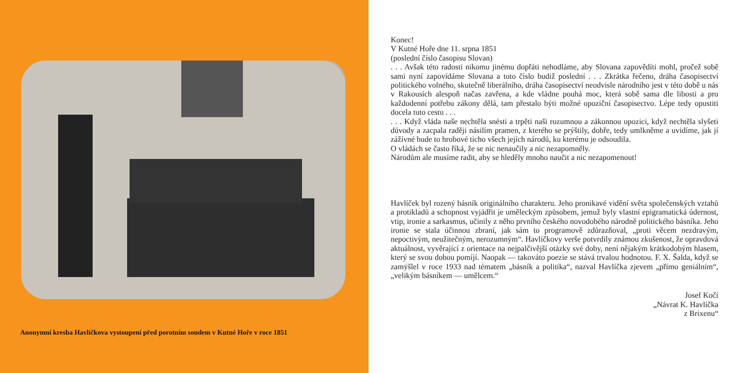Anonymní kresba Havlíčkova vystoupení před porotním soudem v Kutné Hoře v roce 1851
Konec!
V Kutné Hoře dne 11. srpna 1851
(poslední číslo časopisu Slovan)
. . . Avšak této radosti nikomu jinému dopřáti nehodláme, aby Slovana zapovědíti mohl, pročež sobě sami nyní zapovídáme Slovana a toto číslo budiž poslední . . . Zkrátka řečeno, dráha časopisectví politického volného, skutečně liberálního, dráha časopisectví neodvisle národního jest v této době u nás v Rakousích alespoň načas zavřena, a kde vládne pouhá moc, která sobě sama dle libosti a pro každodenní potřebu zákony dělá, tam přestalo býti možné opoziční časopisectvo. Lépe tedy opustiti docela tuto cestu . . .
. . . Když vláda naše nechtěla snésti a trpěti naši rozumnou a zákonnou opozici, když nechtěla slyšeti důvody a zacpala raději násilím pramen, z kterého se prýštily, dobře, tedy umlkněme a uvidíme, jak jí zážívné bude to hrobové ticho všech jejích národů, ku kterému je odsoudila.
O vládách se často říká, že se nic nenaučily a nic nezapomněly.
Národům ale musíme radit, aby se hleděly mnoho naučit a nic nezapomenout!
Havlíček byl rozený básník originálního charakteru. Jeho pronikavé vidění světa společenských vztahů a protikladů a schopnost vyjádřit je uměleckým způsobem, jemuž byly vlastní epigramatická údernost, vtip, ironie a sarkasmus, učinily z něho prvního českého novodobého národně politického básníka. Jeho ironie se stala účinnou zbraní, jak sám to programově zdůrazňoval, „proti věcem nezdravým, nepoctivým, neužitečným, nerozumným“. Havlíčkovy verše potvrdily známou zkušenost, že opravdová aktuálnost, vyvěrající z orientace na nejpalčivější otázky své doby, není nějakým krátkodobým hlasem, který se svou dobou pomíjí. Naopak — takováto poezie se stává trvalou hodnotou. F. X. Šalda, když se zamýšlel v roce 1933 nad tématem „básník a politika“, nazval Havlíčka zjevem „přímo geniálním“, „velikým básníkem — umělcem.“
Josef Kočí
„Návrat K. Havlíčka
z Brixenu“